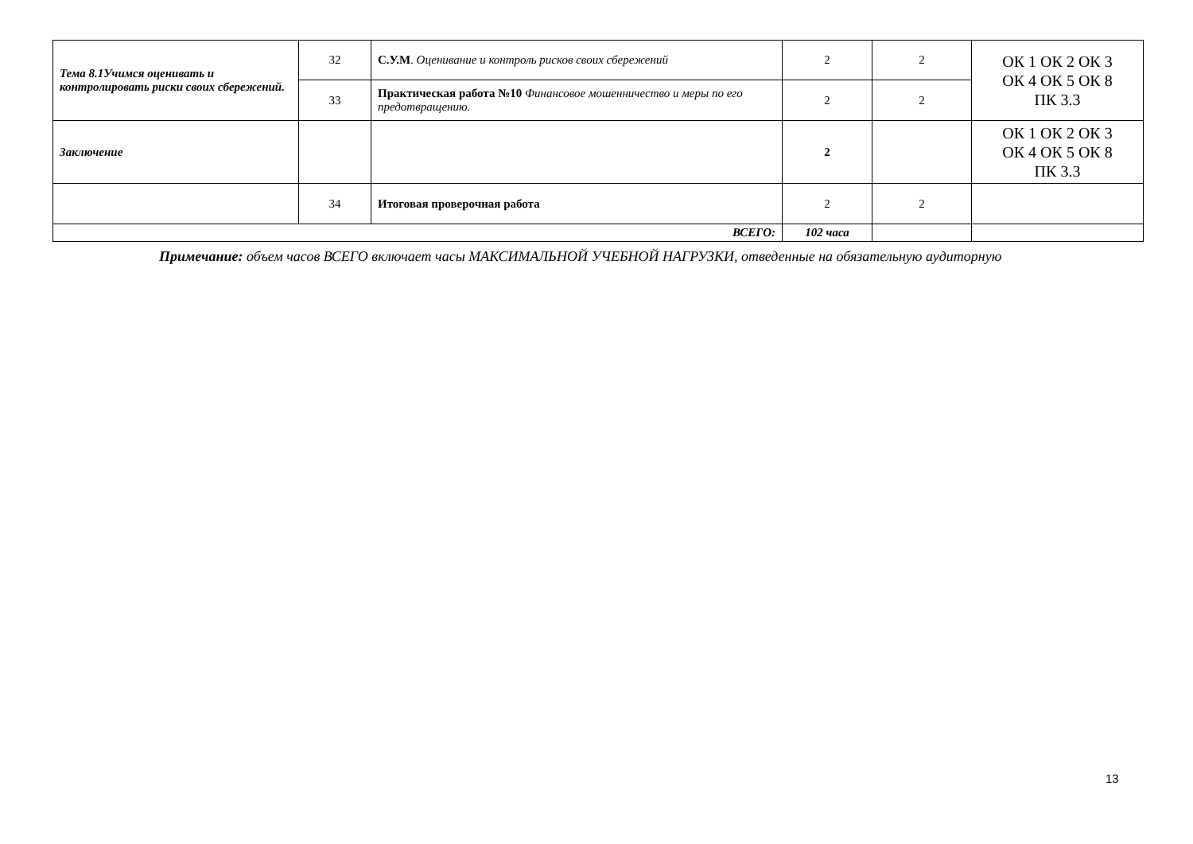| Тема 8.1Учимся оценивать и контролировать риски своих сбережений. | 32 | С.У.М . Оценивание и контроль рисков своих сбережений | 2 | 2 | ОК 1 ОК 2 ОК 3 ОК 4 ОК 5 ОК 8 ПК 3.3 |
| | 33 | Практическая работа №10 Финансовое мошенничество и меры по его предотвращению. | 2 | 2 | |
| Заключение | | | 2 | | ОК 1 ОК 2 ОК 3 ОК 4 ОК 5 ОК 8 ПК 3.3 |
| | 34 | Итоговая проверочная работа | 2 | 2 | |
| ВСЕГО: | | | 102 часа | | |
Примечание: объем часов ВСЕГО включает часы МАКСИМАЛЬНОЙ УЧЕБНОЙ НАГРУЗКИ, отведенные на обязательную аудиторную
13